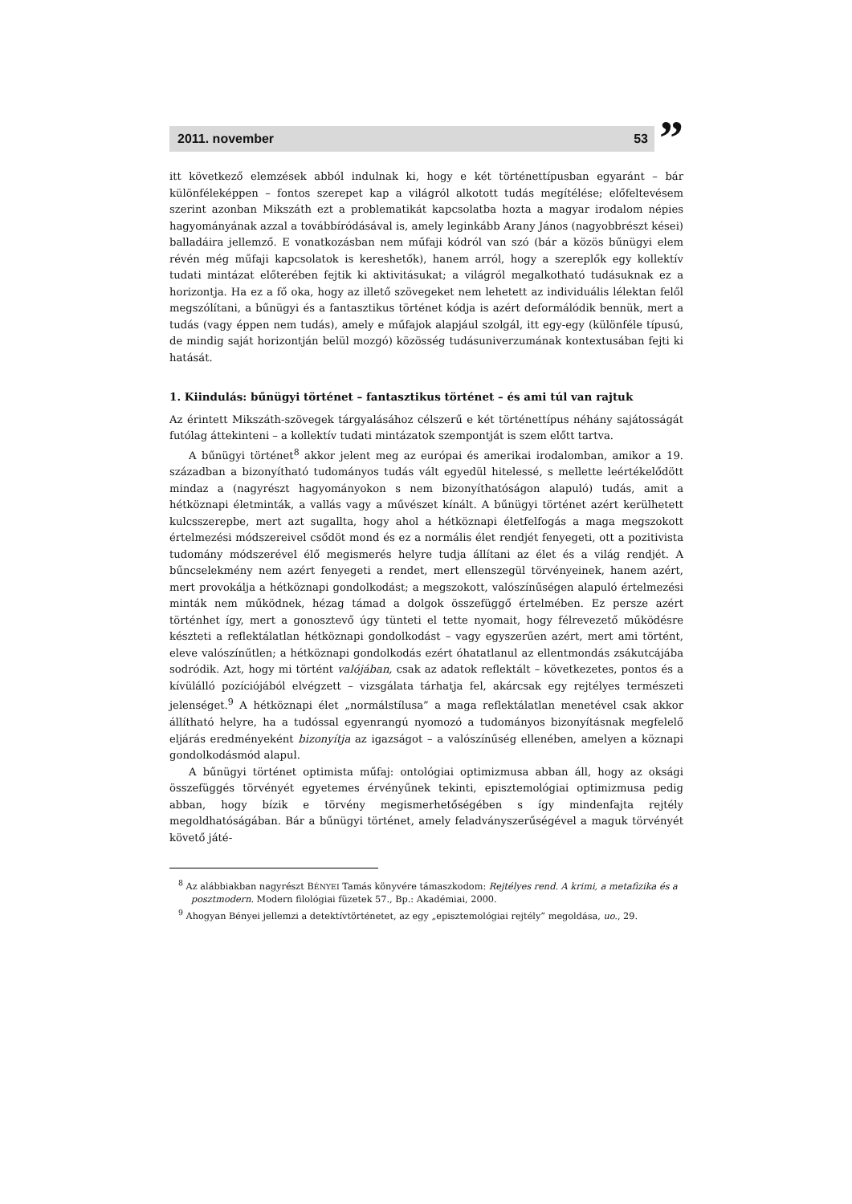2011. november 53
”
itt következő elemzések abból indulnak ki, hogy e két történettípusban egyaránt – bár különféleképpen – fontos szerepet kap a világról alkotott tudás megítélése; előfeltevésem szerint azonban Mikszáth ezt a problematikát kapcsolatba hozta a magyar irodalom népies hagyományának azzal a továbbíródásával is, amely leginkább Arany János (nagyobbrészt kései) balladáira jellemző. E vonatkozásban nem műfaji kódról van szó (bár a közös bűnügyi elem révén még műfaji kapcsolatok is kereshetők), hanem arról, hogy a szereplők egy kollektív tudati mintázat előterében fejtik ki aktivitásukat; a világról megalkotható tudásuknak ez a horizontja. Ha ez a fő oka, hogy az illető szövegeket nem lehetett az individuális lélektan felől megszólítani, a bűnügyi és a fantasztikus történet kódja is azért deformálódik bennük, mert a tudás (vagy éppen nem tudás), amely e műfajok alapjául szolgál, itt egy-egy (különféle típusú, de mindig saját horizontján belül mozgó) közösség tudásuniverzumának kontextusában fejti ki hatását.
1. Kiindulás: bűnügyi történet – fantasztikus történet – és ami túl van rajtuk
Az érintett Mikszáth-szövegek tárgyalásához célszerű e két történettípus néhány sajátosságát futólag áttekinteni – a kollektív tudati mintázatok szempontját is szem előtt tartva.
A bűnügyi történet<sup>8</sup> akkor jelent meg az európai és amerikai irodalomban, amikor a 19. században a bizonyítható tudományos tudás vált egyedül hitelessé, s mellette leértékelődött mindaz a (nagyrészt hagyományokon s nem bizonyíthatóságon alapuló) tudás, amit a hétköznapi életminták, a vallás vagy a művészet kínált. A bűnügyi történet azért kerülhetett kulcsszerepbe, mert azt sugallta, hogy ahol a hétköznapi életfelfogás a maga megszokott értelmezési módszereivel csődöt mond és ez a normális élet rendjét fenyegeti, ott a pozitivista tudomány módszerével élő megismerés helyre tudja állítani az élet és a világ rendjét. A bűncselekmény nem azért fenyegeti a rendet, mert ellenszegül törvényeinek, hanem azért, mert provokálja a hétköznapi gondolkodást; a megszokott, valószínűségen alapuló értelmezési minták nem működnek, hézag támad a dolgok összefüggő értelmében. Ez persze azért történhet így, mert a gonosztevő úgy tünteti el tette nyomait, hogy félrevezető működésre készteti a reflektálatlan hétköznapi gondolkodást – vagy egyszerűen azért, mert ami történt, eleve valószínűtlen; a hétköznapi gondolkodás ezért óhatatlanul az ellentmondás zsákutcájába sodródik. Azt, hogy mi történt valójában, csak az adatok reflektált – következetes, pontos és a kívülálló pozíciójából elvégzett – vizsgálata tárhatja fel, akárcsak egy rejtélyes természeti jelenséget.<sup>9</sup> A hétköznapi élet „normálstílusa” a maga reflektálatlan menetével csak akkor állítható helyre, ha a tudóssal egyenrangú nyomozó a tudományos bizonyításnak megfelelő eljárás eredményeként bizonyítja az igazságot – a valószínűség ellenében, amelyen a köznapi gondolkodásmód alapul.
A bűnügyi történet optimista műfaj: ontológiai optimizmusa abban áll, hogy az oksági összefüggés törvényét egyetemes érvényűnek tekinti, episztemológiai optimizmusa pedig abban, hogy bízik e törvény megismerhetőségében s így mindenfajta rejtély megoldhatóságában. Bár a bűnügyi történet, amely feladványszerűségével a maguk törvényét követő játé-
<sup>8</sup> Az alábbiakban nagyrészt BÉNYEI Tamás könyvére támaszkodom: Rejtélyes rend. A krimi, a metafizika és a posztmodern. Modern filológiai füzetek 57., Bp.: Akadémiai, 2000.
<sup>9</sup> Ahogyan Bényei jellemzi a detektívtörténetet, az egy „episztemológiai rejtély” megoldása, uo., 29.